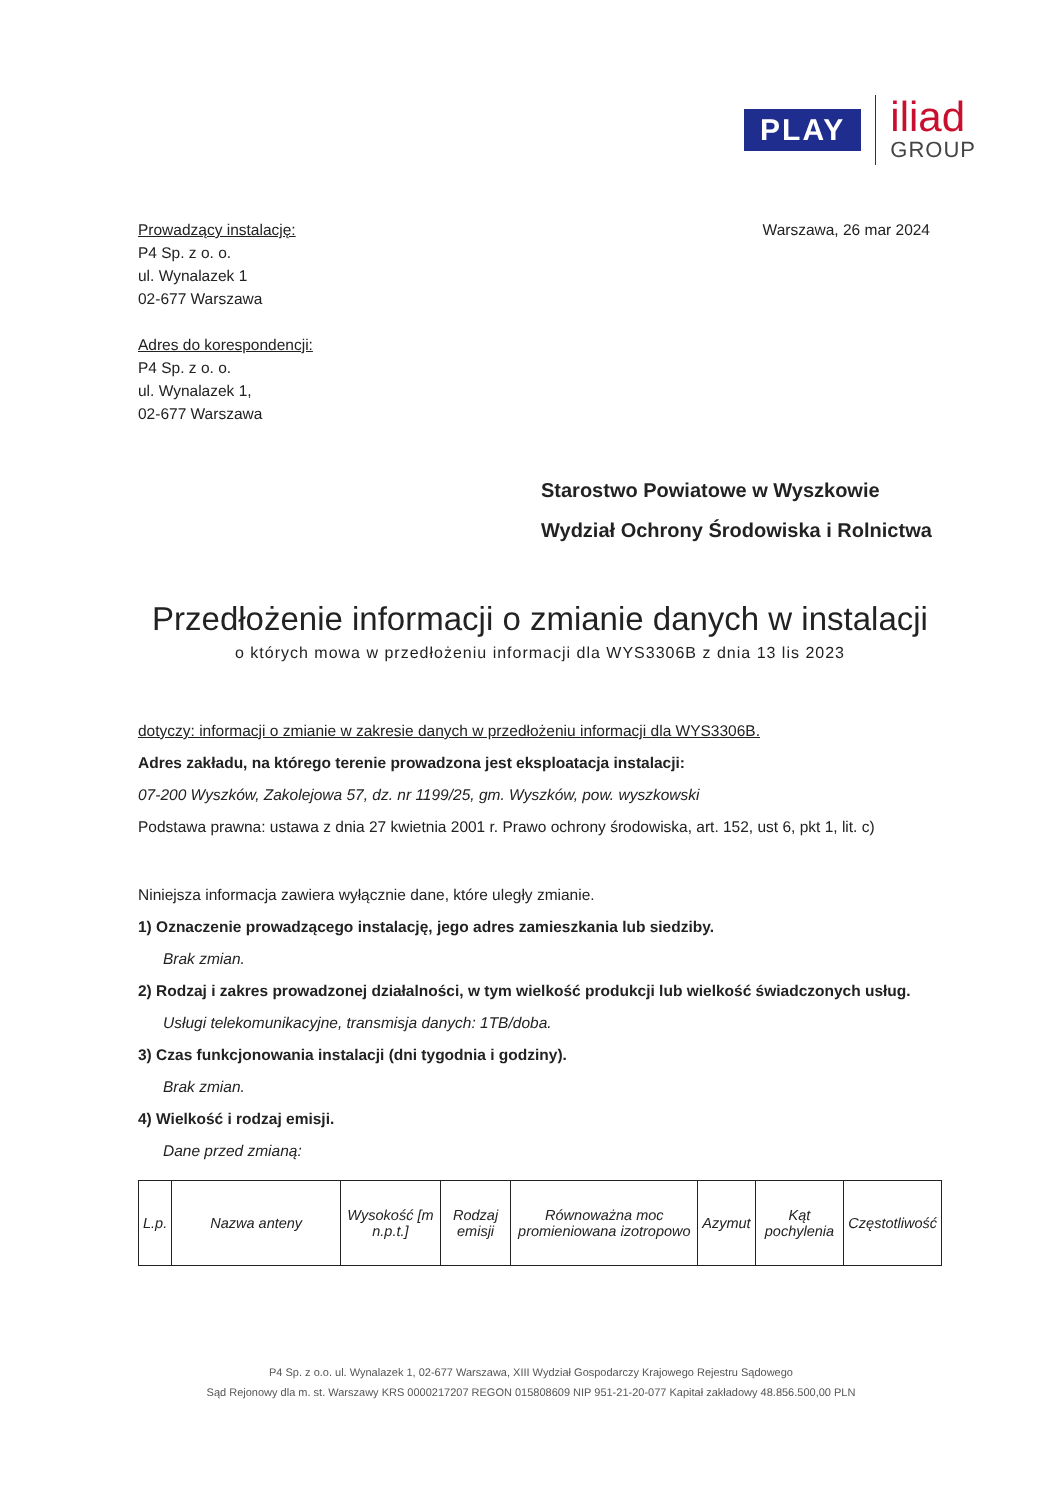PLAY
iliad
GROUP
Prowadzący instalację:
P4 Sp. z o. o.
ul. Wynalazek 1
02-677 Warszawa
Adres do korespondencji:
P4 Sp. z o. o.
ul. Wynalazek 1,
02-677 Warszawa
Warszawa, 26 mar 2024
Starostwo Powiatowe w Wyszkowie
Wydział Ochrony Środowiska i Rolnictwa
Przedłożenie informacji o zmianie danych w instalacji
o których mowa w przedłożeniu informacji dla WYS3306B z dnia 13 lis 2023
dotyczy: informacji o zmianie w zakresie danych w przedłożeniu informacji dla WYS3306B.
Adres zakładu, na którego terenie prowadzona jest eksploatacja instalacji:
07-200 Wyszków, Zakolejowa 57, dz. nr 1199/25, gm. Wyszków, pow. wyszkowski
Podstawa prawna: ustawa z dnia 27 kwietnia 2001 r. Prawo ochrony środowiska, art. 152, ust 6, pkt 1, lit. c)
Niniejsza informacja zawiera wyłącznie dane, które uległy zmianie.
1) Oznaczenie prowadzącego instalację, jego adres zamieszkania lub siedziby.
Brak zmian.
2) Rodzaj i zakres prowadzonej działalności, w tym wielkość produkcji lub wielkość świadczonych usług.
Usługi telekomunikacyjne, transmisja danych: 1TB/doba.
3) Czas funkcjonowania instalacji (dni tygodnia i godziny).
Brak zmian.
4) Wielkość i rodzaj emisji.
Dane przed zmianą:
| L.p. | Nazwa anteny | Wysokość [m n.p.t.] | Rodzaj emisji | Równoważna moc promieniowana izotropowo | Azymut | Kąt pochylenia | Częstotliwość |
P4 Sp. z o.o. ul. Wynalazek 1, 02-677 Warszawa, XIII Wydział Gospodarczy Krajowego Rejestru Sądowego
Sąd Rejonowy dla m. st. Warszawy KRS 0000217207 REGON 015808609 NIP 951-21-20-077 Kapitał zakładowy 48.856.500,00 PLN